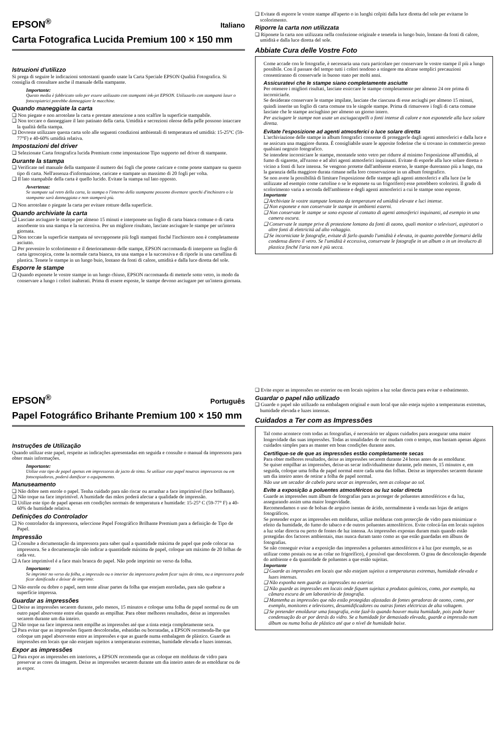EPSON<sup>®</sup> Italiano
Carta Fotografica Lucida Premium 100 × 150 mm
Istruzioni d'utilizzo
Si prega di seguire le indicazioni sottostanti quando usate la Carta Speciale EPSON Qualità Fotografica. Si consiglia di consultare anche il manuale della stampante.
Importante:
Questo media è fabbricato solo per essere utilizzato con stampanti ink-jet EPSON. Utilizzarlo con stampanti laser o fotocopiatrici potrebbe danneggiare le macchine.
Quando maneggiate la carta
❏ Non piegate e non arrotolate la carta e prestate attenzione a non scalfire la superficie stampabile.
❏ Non toccare o danneggiare il lato patinato della carta. Umidità e secrezioni oleose della pelle possono intaccare la qualità della stampa.
❏ Dovreste utilizzare questa carta solo alle seguenti condizioni ambientali di temperatura ed umidità: 15-25°C (59-77°F) e 40-60% umidità relativa.
Impostazioni del driver
❏ Selezionate Carta fotografica lucida Premium come impostazione Tipo supporto nel driver di stampante.
Durante la stampa
❏ Verificate nel manuale della stampante il numero dei fogli che potete caricare e come potete stampare su questo tipo di carta. Nell'assenza d'informazione, caricate e stampate un massimo di 20 fogli per volta.
❏ Il lato stampabile della carta è quello lucido. Evitate la stampa sul lato opposto.
Avvertenza:
Se stampate sul retro della carta, la stampa o l'interno della stampante possono diventare sporchi d'inchiostro o la stampante sarà danneggiata e non stamperà più.
❏ Non arrotolate o piegate la carta per evitare rotture della superficie.
Quando archiviate la carta
❏ Lasciate asciugare le stampe per almeno 15 minuti e interponete un foglio di carta bianca comune o di carta assorbente tra una stampa e la successiva. Per un migliore risultato, lasciate asciugare le stampe per un'intera giornata.
❏ Non toccate la superficie stampata né sovrapponete più fogli stampati finché l'inchiostro non è completamente asciutto.
❏ Per prevenire lo scolorimento e il deterioramento delle stampe, EPSON raccomanda di interporre un foglio di carta igroscopica, come la normale carta bianca, tra una stampa e la successiva e di riporle in una cartellina di plastica. Tenete le stampe in un luogo buio, lontano da fonti di calore, umidità e dalla luce diretta del sole.
Esporre le stampe
❏ Quando esponete le vostre stampe in un luogo chiuso, EPSON raccomanda di metterle sotto vetro, in modo da conservare a lungo i colori inalterati. Prima di essere esposte, le stampe devono asciugare per un'intera giornata.
❏ Evitate di esporre le vostre stampe all'aperto o in luoghi colpiti dalla luce diretta del sole per evitarne lo scolorimento.
Riporre la carta non utilizzata
❏ Riponete la carta non utilizzata nella confezione originale e tenetela in luogo buio, lontano da fonti di calore, umidità e dalla luce diretta del sole.
Abbiate Cura delle Vostre Foto
Come accade con le fotografie, è necessaria una cura particolare per conservare le vostre stampe il più a lungo possibile. Con il passare del tempo tutti i colori tendono a stingere ma alcune semplici precauzioni consentiranno di conservarle in buono stato per molti anni.
Assicuratevi che le stampe siano completamente asciutte
Per ottenere i migliori risultati, lasciate essiccare le stampe completamente per almeno 24 ore prima di incorniciarle.
Se desiderate conservare le stampe impilate, lasciate che ciascuna di esse asciughi per almeno 15 minuti, quindi inserite un foglio di carta comune tra le singole stampe. Prima di rimuovere i fogli di carta comune lasciate che le stampe asciughino per almeno un giorno intero.
Per asciugare le stampe non usate un asciugacapelli o fonti intense di calore e non esponetele alla luce solare diretta.
Evitate l'esposizione ad agenti atmosferici o luce solare diretta
L'archiviazione delle stampe in album fotografici consente di proteggerle dagli agenti atmosferici e dalla luce e ne assicura una maggiore durata. È consigliabile usare le apposite foderine che si trovano in commercio presso qualsiasi negozio fotografico.
Se intendete incorniciare le stampe, montatele sotto vetro per ridurre al minimo l'esposizione all'umidità, al fumo di sigarette, all'ozono e ad altri agenti atmosferici inquinanti. Evitate di esporle alla luce solare diretta o vicino a fonti di luce intensa. Se vengono protette dall'ambiente esterno, le stampe dureranno più a lungo, ma la garanzia della maggiore durata rimane nella loro conservazione in un album fotografico.
Se non avete la possibilità di limitare l'esposizione delle stampe agli agenti atmosferici e alla luce (se le utilizzate ad esempio come cartoline o se le esponete su un frigorifero) esse potrebbero scolorirsi. Il grado di scolorimento varia a seconda dell'ambiente e degli agenti atmosferici a cui le stampe sono esposte.
Importante
❏ Archiviate le vostre stampate lontano da temperature ed umidità elevate e luci intense.
❏ Non esponete e non conservate le stampe in ambienti esterni.
❏ Non conservate le stampe se sono esposte al contatto di agenti atmosferici inquinanti, ad esempio in una camera oscura.
❏ Conservate le stampe prive di protezione lontano da fonti di ozono, quali monitor o televisori, aspiratori o altre fonti di elettricità ad alto voltaggio.
❏ Se incorniciate le fotografie, evitate di farlo quando l'umidità è elevata, in quanto potrebbe formarsi della condensa dietro il vetro. Se l'umidità è eccessiva, conservate le fotografie in un album o in un involucro di plastica finché l'aria non è più secca.
EPSON<sup>®</sup> Português
Papel Fotográfico Brihante Premium 100 × 150 mm
Instruções de Utilização
Quando utilizar este papel, respeite as indicações apresentadas em seguida e consulte o manual da impressora para obter mais informações.
Importante:
Utilize este tipo de papel apenas em impressoras de jacto de tinta. Se utilizar este papel noutras impressoras ou em fotocopiadoras, poderá danificar o equipamento.
Manuseamento
❏ Não dobre nem enrole o papel. Tenha cuidado para não riscar ou arranhar a face imprimível (face brilhante).
❏ Não toque na face imprimível. A humidade das mãos poderá afectar a qualidade de impressão.
❏ Utilize este tipo de papel apenas em condições normais de temperatura e humidade: 15-25° C (59-77° F) a 40-60% de humidade relativa.
Definições do Controlador
❏ No controlador da impressora, seleccione Papel Fotográfico Brilhante Premium para a definição de Tipo de Papel.
Impressão
❏ Consulte a documentação da impressora para saber qual a quantidade máxima de papel que pode colocar na impressora. Se a documentação não indicar a quantidade máxima de papel, coloque um máximo de 20 folhas de cada vez.
❏ A face imprimível é a face mais branca do papel. Não pode imprimir no verso da folha.
Importante:
Se imprimir no verso da folha, a impressão ou o interior da impressora podem ficar sujos de tinta, ou a impressora pode ficar danificada e deixar de imprimir.
❏ Não enrole ou dobre o papel, nem tente alisar partes da folha que estejam enroladas, para não quebrar a superfície impressa.
Guardar as impressões
❏ Deixe as impressões secarem durante, pelo menos, 15 minutos e coloque uma folha de papel normal ou de um outro papel absorvente entre elas quando as empilhar. Para obter melhores resultados, deixe as impressões secarem durante um dia inteiro.
❏ Não toque na face impressa nem empilhe as impressões até que a tinta esteja completamente seca.
❏ Para evitar que as impressões fiquem descoloradas, esbatidas ou borratadas, a EPSON recomenda-lhe que coloque um papel absorvente entre as impressões e que as guarde numa embalagem de plástico. Guarde as impressões em locais que não estejam sujeitos a temperaturas extremas, humidade elevada e luzes intensas.
Expor as impressões
❏ Para expor as impressões em interiores, a EPSON recomenda que as coloque em molduras de vidro para preservar as cores da imagem. Deixe as impressões secarem durante um dia inteiro antes de as emoldurar ou de as expor.
❏ Evite expor as impressões no exterior ou em locais sujeitos a luz solar directa para evitar o esbatimento.
Guardar o papel não utilizado
❏ Guarde o papel não utilizado na embalagem original e num local que não esteja sujeito a temperaturas extremas, humidade elevada e luzes intensas.
Cuidados a Ter com as Impressões
Tal como acontece com todas as fotografias, é necessário ter alguns cuidados para assegurar uma maior longevidade das suas impressões. Todas as tonalidades de cor mudam com o tempo, mas bastam apenas alguns cuidados simples para as manter em boas condições durante anos.
Certifique-se de que as impressões estão completamente secas
Para obter melhores resultados, deixe as impressões secarem durante 24 horas antes de as emoldurar.
Se quiser empilhar as impressões, deixe-as secar individualmente durante, pelo menos, 15 minutos e, em seguida, coloque uma folha de papel normal entre cada uma das folhas. Deixe as impressões secarem durante um dia inteiro antes de retirar a folha de papel normal.
Não use um secador de cabelo para secar as impressões, nem as coloque ao sol.
Evite a exposição a poluentes atmosféricos ou luz solar directa
Guarde as impressões num álbum de fotografias para as proteger de poluentes atmosféricos e da luz, assegurando assim uma maior longevidade.
Recomendamos o uso de bolsas de arquivo isentas de ácido, normalmente à venda nas lojas de artigos fotográficos.
Se pretender expor as impressões em molduras, utilize molduras com protecção de vidro para minimizar o efeito da humidade, do fumo do tabaco e de outros poluentes atmosféricos. Evite colocá-las em locais sujeitos a luz solar directa ou perto de fontes de luz intensa. As impressões expostas duram mais quando estão protegidas dos factores ambientais, mas nunca duram tanto como as que estão guardadas em álbuns de fotografias.
Se não conseguir evitar a exposição das impressões a poluentes atmosféricos e à luz (por exemplo, se as utilizar como postais ou se as colar no frigorífico), é possível que descolorem. O grau de descoloração depende do ambiente e da quantidade de poluentes a que estão sujeitas.
Importante
❏ Guarde as impressões em locais que não estejam sujeitos a temperaturas extremas, humidade elevada e luzes intensas.
❏ Não exponha nem guarde as impressões no exterior.
❏ Não guarde as impressões em locais onde fiquem sujeitas a produtos químicos, como, por exemplo, na câmara escura de um laboratório de fotografia.
❏ Mantenha as impressões que não estão protegidas afastadas de fontes geradoras de ozono, como, por exemplo, monitores e televisores, desumidificadores ou outras fontes eléctricas de alta voltagem.
❏ Se pretender emoldurar uma fotografia, evite fazê-lo quando houver muita humidade, pois pode haver condensação do ar por detrás do vidro. Se a humidade for demasiado elevada, guarde a impressão num álbum ou numa bolsa de plástico até que o nível de humidade baixe.